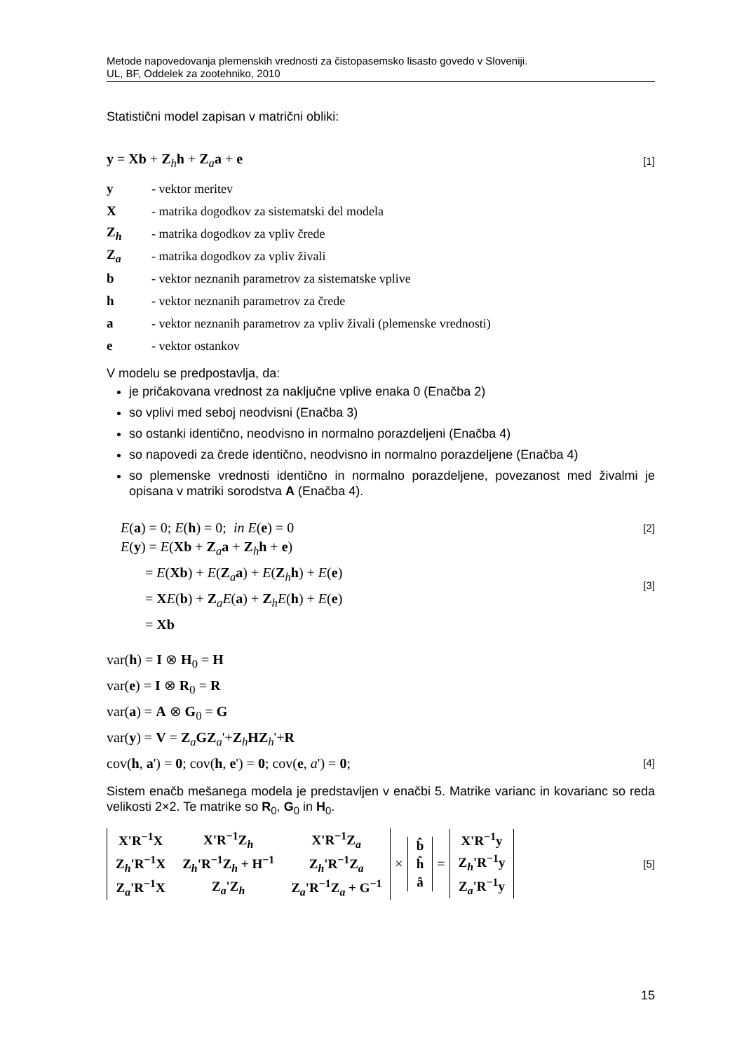Metode napovedovanja plemenskih vrednosti za čistopasemsko lisasto govedo v Sloveniji.
UL, BF, Oddelek za zootehniko, 2010
Statistični model zapisan v matrični obliki:
y = Xb + Z<sub>h</sub>h + Z<sub>a</sub>a + e [1]
y - vektor meritev
X - matrika dogodkov za sistematski del modela
Z<sub>h</sub> - matrika dogodkov za vpliv črede
Z<sub>a</sub> - matrika dogodkov za vpliv živali
b - vektor neznanih parametrov za sistematske vplive
h - vektor neznanih parametrov za črede
a - vektor neznanih parametrov za vpliv živali (plemenske vrednosti)
e - vektor ostankov
V modelu se predpostavlja, da:
je pričakovana vrednost za naključne vplive enaka 0 (Enačba 2)
so vplivi med seboj neodvisni (Enačba 3)
so ostanki identično, neodvisno in normalno porazdeljeni (Enačba 4)
so napovedi za črede identično, neodvisno in normalno porazdeljene (Enačba 4)
so plemenske vrednosti identično in normalno porazdeljene, povezanost med živalmi je opisana v matriki sorodstva A (Enačba 4).
E(a) = 0; E(h) = 0; in E(e) = 0 [2]
E(y) = E(Xb + Z<sub>a</sub>a + Z<sub>h</sub>h + e)
= E(Xb) + E(Z<sub>a</sub>a) + E(Z<sub>h</sub>h) + E(e)
= XE(b) + Z<sub>a</sub>E(a) + Z<sub>h</sub>E(h) + E(e)
= Xb [3]
var(h) = I ⊗ H<sub>0</sub> = H
var(e) = I ⊗ R<sub>0</sub> = R
var(a) = A ⊗ G<sub>0</sub> = G
var(y) = V = Z<sub>a</sub>GZ<sub>a</sub>'+Z<sub>h</sub>HZ<sub>h</sub>'+R
cov(h, a') = 0; cov(h, e') = 0; cov(e, a') = 0; [4]
Sistem enačb mešanega modela je predstavljen v enačbi 5. Matrike varianc in kovarianc so reda velikosti 2×2. Te matrike so R<sub>0</sub>, G<sub>0</sub> in H<sub>0</sub>.
| X'R<sup>−1</sup>X | X'R<sup>−1</sup>Z<sub>h</sub> | X'R<sup>−1</sup>Z<sub>a</sub> |
| Z<sub>h</sub>'R<sup>−1</sup>X | Z<sub>h</sub>'R<sup>−1</sup>Z<sub>h</sub> + H<sup>−1</sup> | Z<sub>h</sub>'R<sup>−1</sup>Z<sub>a</sub> |
| Z<sub>a</sub>'R<sup>−1</sup>X | Z<sub>a</sub>'Z<sub>h</sub> | Z<sub>a</sub>'R<sup>−1</sup>Z<sub>a</sub> + G<sup>−1</sup> |
×
| b̂ |
| ĥ |
| â |
=
| X'R<sup>−1</sup>y |
| Z<sub>h</sub>'R<sup>−1</sup>y |
| Z<sub>a</sub>'R<sup>−1</sup>y |
[5]
15